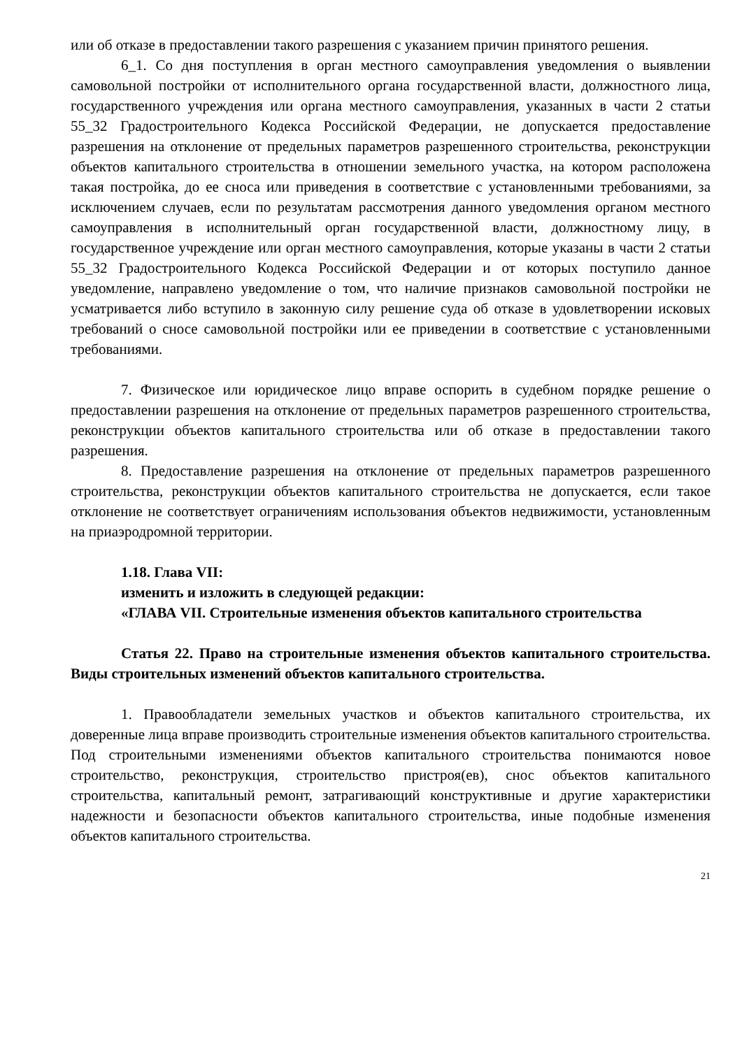или об отказе в предоставлении такого разрешения с указанием причин принятого решения.
6_1. Со дня поступления в орган местного самоуправления уведомления о выявлении самовольной постройки от исполнительного органа государственной власти, должностного лица, государственного учреждения или органа местного самоуправления, указанных в части 2 статьи 55_32 Градостроительного Кодекса Российской Федерации, не допускается предоставление разрешения на отклонение от предельных параметров разрешенного строительства, реконструкции объектов капитального строительства в отношении земельного участка, на котором расположена такая постройка, до ее сноса или приведения в соответствие с установленными требованиями, за исключением случаев, если по результатам рассмотрения данного уведомления органом местного самоуправления в исполнительный орган государственной власти, должностному лицу, в государственное учреждение или орган местного самоуправления, которые указаны в части 2 статьи 55_32 Градостроительного Кодекса Российской Федерации и от которых поступило данное уведомление, направлено уведомление о том, что наличие признаков самовольной постройки не усматривается либо вступило в законную силу решение суда об отказе в удовлетворении исковых требований о сносе самовольной постройки или ее приведении в соответствие с установленными требованиями.
7. Физическое или юридическое лицо вправе оспорить в судебном порядке решение о предоставлении разрешения на отклонение от предельных параметров разрешенного строительства, реконструкции объектов капитального строительства или об отказе в предоставлении такого разрешения.
8. Предоставление разрешения на отклонение от предельных параметров разрешенного строительства, реконструкции объектов капитального строительства не допускается, если такое отклонение не соответствует ограничениям использования объектов недвижимости, установленным на приаэродромной территории.
1.18. Глава VII:
изменить и изложить в следующей редакции:
«ГЛАВА VII. Строительные изменения объектов капитального строительства
Статья 22. Право на строительные изменения объектов капитального строительства. Виды строительных изменений объектов капитального строительства.
1. Правообладатели земельных участков и объектов капитального строительства, их доверенные лица вправе производить строительные изменения объектов капитального строительства. Под строительными изменениями объектов капитального строительства понимаются новое строительство, реконструкция, строительство пристроя(ев), снос объектов капитального строительства, капитальный ремонт, затрагивающий конструктивные и другие характеристики надежности и безопасности объектов капитального строительства, иные подобные изменения объектов капитального строительства.
21